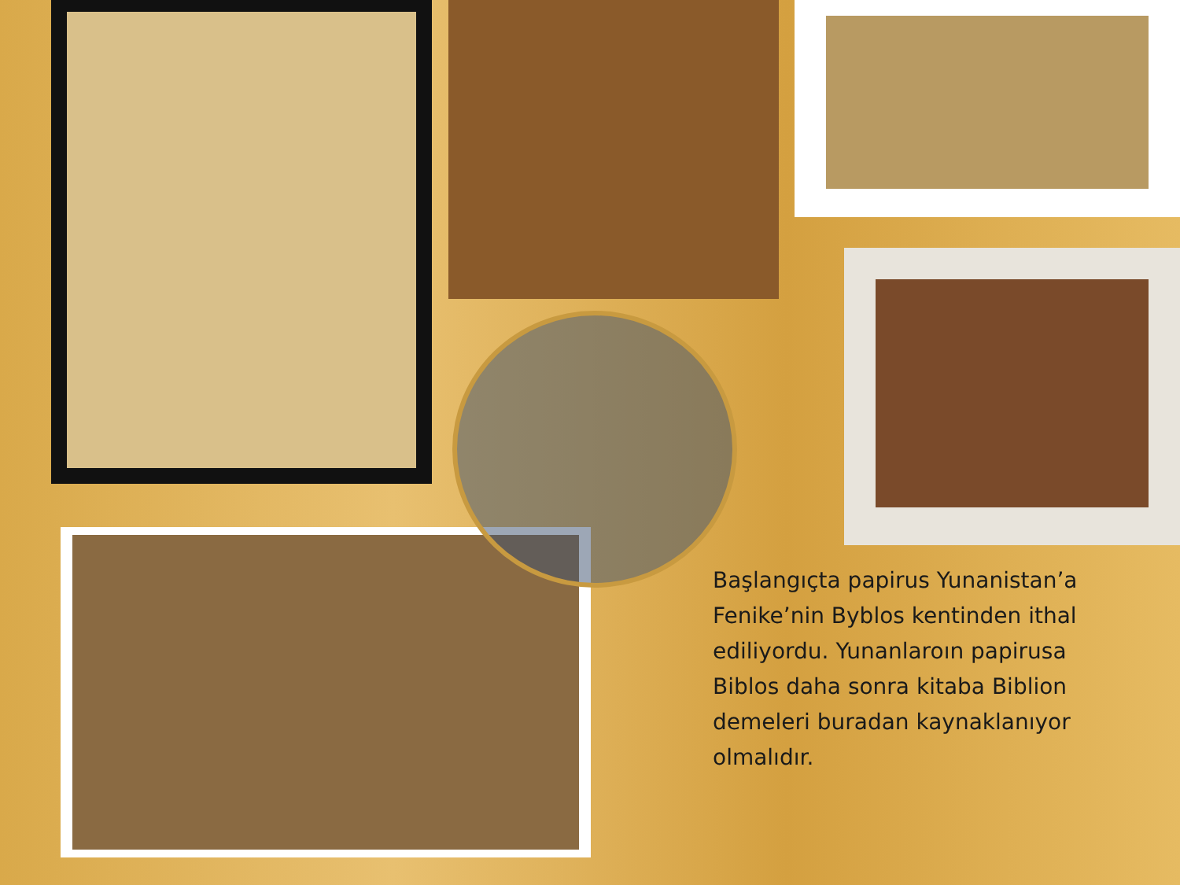Başlangıçta papirus Yunanistan’a Fenike’nin Byblos kentinden ithal ediliyordu. Yunanlaroın papirusa Biblos daha sonra kitaba Biblion demeleri buradan kaynaklanıyor olmalıdır.